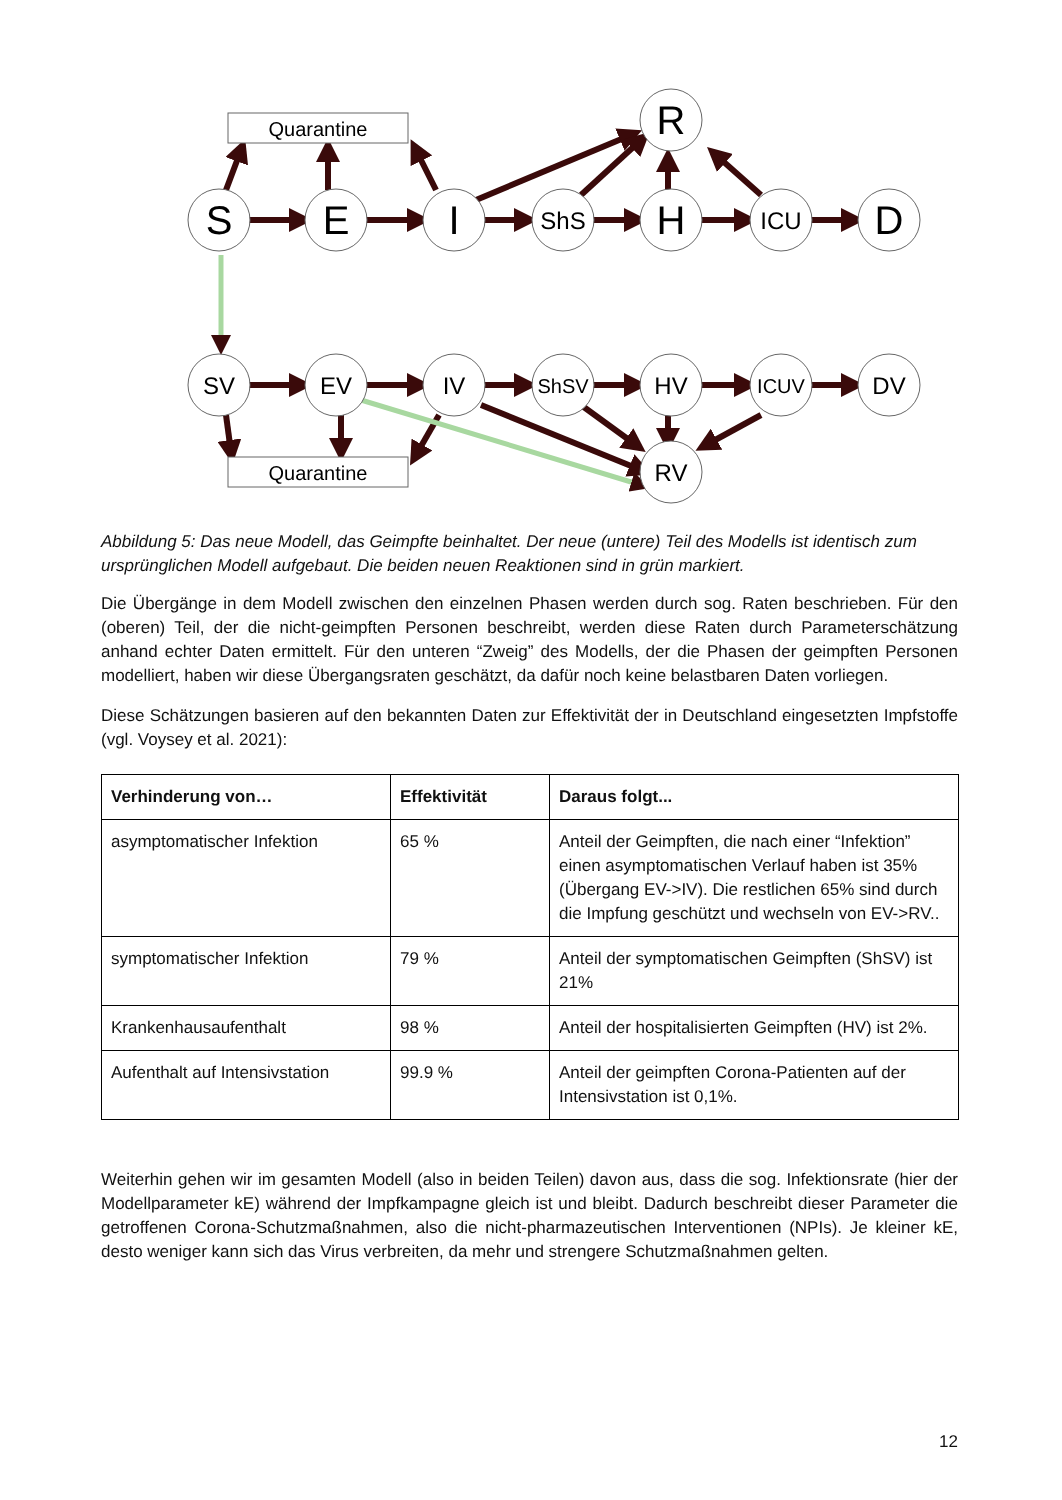Quarantine
Quarantine
S
E
I
H
D
R
ShS
ICU
SV
EV
IV
ShSV
HV
ICUV
DV
RV
Abbildung 5: Das neue Modell, das Geimpfte beinhaltet. Der neue (untere) Teil des Modells ist identisch zum ursprünglichen Modell aufgebaut. Die beiden neuen Reaktionen sind in grün markiert.
Die Übergänge in dem Modell zwischen den einzelnen Phasen werden durch sog. Raten beschrieben. Für den (oberen) Teil, der die nicht-geimpften Personen beschreibt, werden diese Raten durch Parameterschätzung anhand echter Daten ermittelt. Für den unteren “Zweig” des Modells, der die Phasen der geimpften Personen modelliert, haben wir diese Übergangsraten geschätzt, da dafür noch keine belastbaren Daten vorliegen.
Diese Schätzungen basieren auf den bekannten Daten zur Effektivität der in Deutschland eingesetzten Impfstoffe (vgl. Voysey et al. 2021):
| Verhinderung von… | Effektivität | Daraus folgt... |
| --- | --- | --- |
| asymptomatischer Infektion | 65 % | Anteil der Geimpften, die nach einer “Infektion” einen asymptomatischen Verlauf haben ist 35% (Übergang EV->IV). Die restlichen 65% sind durch die Impfung geschützt und wechseln von EV->RV.. |
| symptomatischer Infektion | 79 % | Anteil der symptomatischen Geimpften (ShSV) ist 21% |
| Krankenhausaufenthalt | 98 % | Anteil der hospitalisierten Geimpften (HV) ist 2%. |
| Aufenthalt auf Intensivstation | 99.9 % | Anteil der geimpften Corona-Patienten auf der Intensivstation ist 0,1%. |
Weiterhin gehen wir im gesamten Modell (also in beiden Teilen) davon aus, dass die sog. Infektionsrate (hier der Modellparameter kE) während der Impfkampagne gleich ist und bleibt. Dadurch beschreibt dieser Parameter die getroffenen Corona-Schutzmaßnahmen, also die nicht-pharmazeutischen Interventionen (NPIs). Je kleiner kE, desto weniger kann sich das Virus verbreiten, da mehr und strengere Schutzmaßnahmen gelten.
12